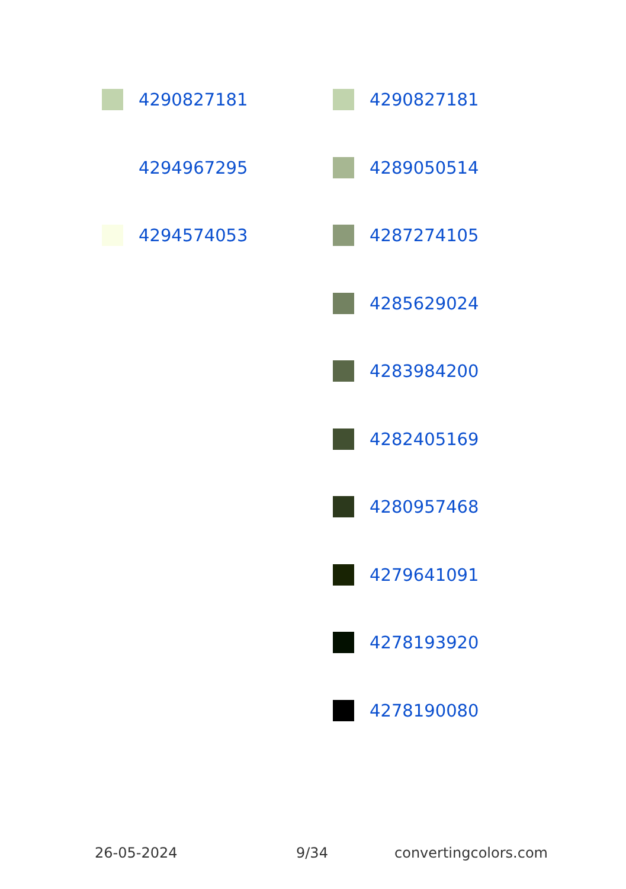4290827181
4294967295
4294574053
4290827181
4289050514
4287274105
4285629024
4283984200
4282405169
4280957468
4279641091
4278193920
4278190080
26-05-2024 9/34 convertingcolors.com